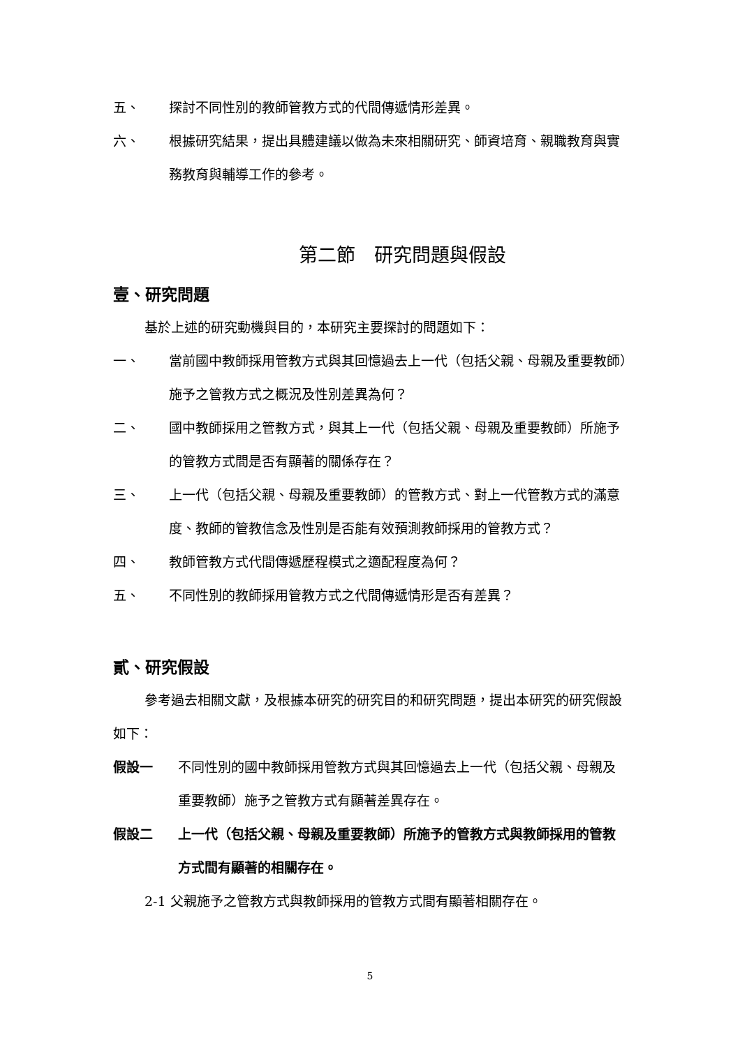五、 探討不同性別的教師管教方式的代間傳遞情形差異。
六、 根據研究結果，提出具體建議以做為未來相關研究、師資培育、親職教育與實務教育與輔導工作的參考。
第二節　研究問題與假設
壹、研究問題
基於上述的研究動機與目的，本研究主要探討的問題如下：
一、 當前國中教師採用管教方式與其回憶過去上一代（包括父親、母親及重要教師）施予之管教方式之概況及性別差異為何？
二、 國中教師採用之管教方式，與其上一代（包括父親、母親及重要教師）所施予的管教方式間是否有顯著的關係存在？
三、 上一代（包括父親、母親及重要教師）的管教方式、對上一代管教方式的滿意度、教師的管教信念及性別是否能有效預測教師採用的管教方式？
四、 教師管教方式代間傳遞歷程模式之適配程度為何？
五、 不同性別的教師採用管教方式之代間傳遞情形是否有差異？
貳、研究假設
參考過去相關文獻，及根據本研究的研究目的和研究問題，提出本研究的研究假設如下：
假設一 不同性別的國中教師採用管教方式與其回憶過去上一代（包括父親、母親及重要教師）施予之管教方式有顯著差異存在。
假設二 上一代（包括父親、母親及重要教師）所施予的管教方式與教師採用的管教方式間有顯著的相關存在。
2-1 父親施予之管教方式與教師採用的管教方式間有顯著相關存在。
5